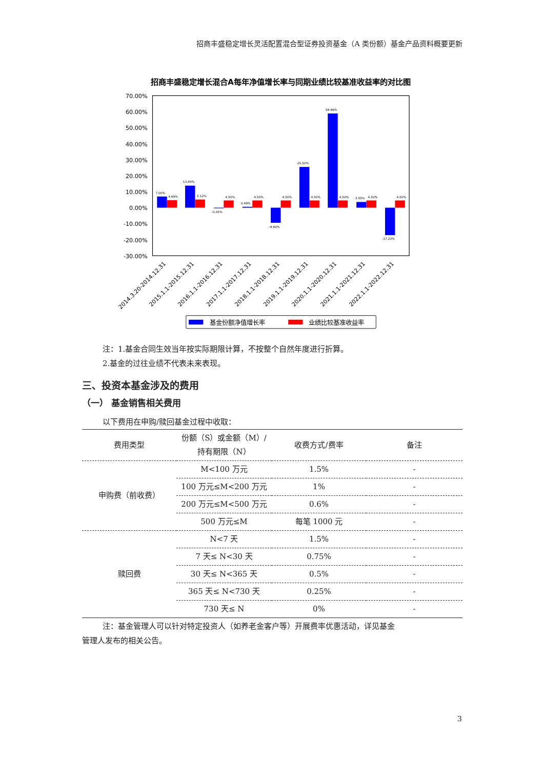招商丰盛稳定增长灵活配置混合型证券投资基金（A 类份额）基金产品资料概要更新
招商丰盛稳定增长混合A每年净值增长率与同期业绩比较基准收益率的对比图
70.00%
60.00%
50.00%
40.00%
30.00%
20.00%
10.00%
0.00%
-10.00%
-20.00%
-30.00%
7.00%
4.69%
13.83%
5.12%
-0.41%
4.50%
0.49%
4.50%
-9.60%
4.50%
25.50%
4.50%
58.86%
4.50%
3.55%
4.50%
-17.23%
4.50%
2014.3.20-2014.12.31
2015.1.1-2015.12.31
2016.1.1-2016.12.31
2017.1.1-2017.12.31
2018.1.1-2018.12.31
2019.1.1-2019.12.31
2020.1.1-2020.12.31
2021.1.1-2021.12.31
2022.1.1-2022.12.31
基金份额净值增长率
业绩比较基准收益率
注：1.基金合同生效当年按实际期限计算，不按整个自然年度进行折算。
2.基金的过往业绩不代表未来表现。
三、投资本基金涉及的费用
（一） 基金销售相关费用
以下费用在申购/赎回基金过程中收取：
| 费用类型 | 份额（S）或金额（M）/持有期限（N） | 收费方式/费率 | 备注 |
| --- | --- | --- | --- |
| 申购费（前收费） | M<100 万元 | 1.5% | - |
| | 100 万元≤M<200 万元 | 1% | - |
| | 200 万元≤M<500 万元 | 0.6% | - |
| | 500 万元≤M | 每笔 1000 元 | - |
| 赎回费 | N<7 天 | 1.5% | - |
| | 7 天≤ N<30 天 | 0.75% | - |
| | 30 天≤ N<365 天 | 0.5% | - |
| | 365 天≤ N<730 天 | 0.25% | - |
| | 730 天≤ N | 0% | - |
注：基金管理人可以针对特定投资人（如养老金客户等）开展费率优惠活动，详见基金
管理人发布的相关公告。
3